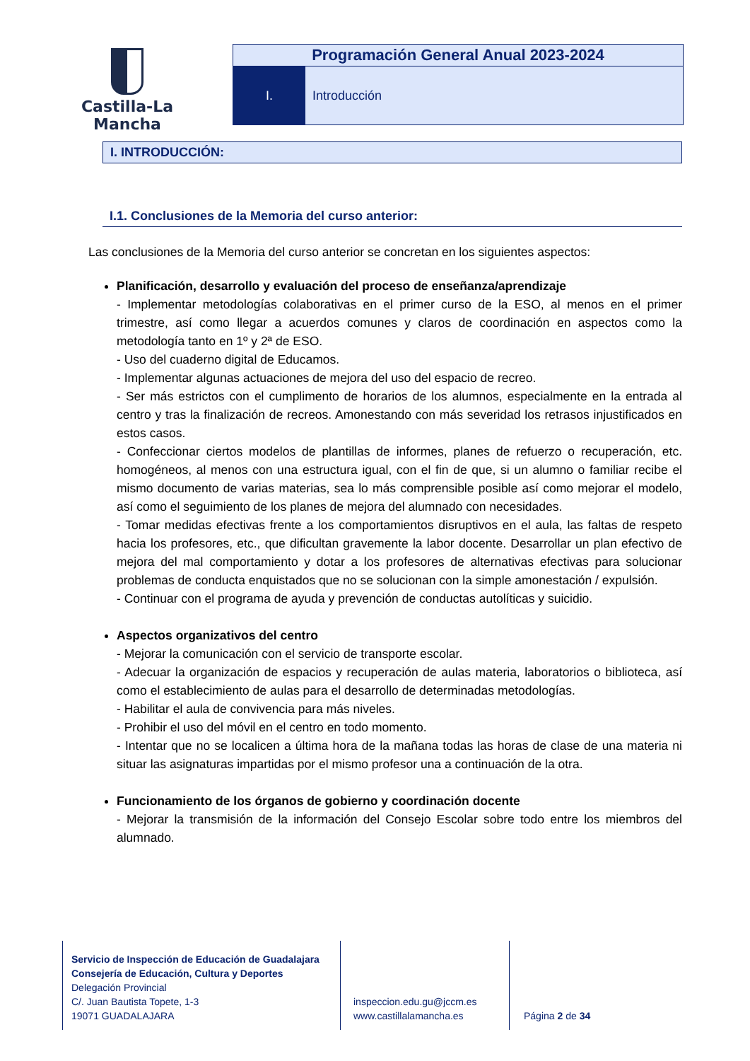Castilla-La Mancha
Programación General Anual 2023-2024
I. Introducción
I. INTRODUCCIÓN:
I.1. Conclusiones de la Memoria del curso anterior:
Las conclusiones de la Memoria del curso anterior se concretan en los siguientes aspectos:
Planificación, desarrollo y evaluación del proceso de enseñanza/aprendizaje
- Implementar metodologías colaborativas en el primer curso de la ESO, al menos en el primer trimestre, así como llegar a acuerdos comunes y claros de coordinación en aspectos como la metodología tanto en 1º y 2ª de ESO.
- Uso del cuaderno digital de Educamos.
- Implementar algunas actuaciones de mejora del uso del espacio de recreo.
- Ser más estrictos con el cumplimento de horarios de los alumnos, especialmente en la entrada al centro y tras la finalización de recreos. Amonestando con más severidad los retrasos injustificados en estos casos.
- Confeccionar ciertos modelos de plantillas de informes, planes de refuerzo o recuperación, etc. homogéneos, al menos con una estructura igual, con el fin de que, si un alumno o familiar recibe el mismo documento de varias materias, sea lo más comprensible posible así como mejorar el modelo, así como el seguimiento de los planes de mejora del alumnado con necesidades.
- Tomar medidas efectivas frente a los comportamientos disruptivos en el aula, las faltas de respeto hacia los profesores, etc., que dificultan gravemente la labor docente. Desarrollar un plan efectivo de mejora del mal comportamiento y dotar a los profesores de alternativas efectivas para solucionar problemas de conducta enquistados que no se solucionan con la simple amonestación / expulsión.
- Continuar con el programa de ayuda y prevención de conductas autolíticas y suicidio.
Aspectos organizativos del centro
- Mejorar la comunicación con el servicio de transporte escolar.
- Adecuar la organización de espacios y recuperación de aulas materia, laboratorios o biblioteca, así como el establecimiento de aulas para el desarrollo de determinadas metodologías.
- Habilitar el aula de convivencia para más niveles.
- Prohibir el uso del móvil en el centro en todo momento.
- Intentar que no se localicen a última hora de la mañana todas las horas de clase de una materia ni situar las asignaturas impartidas por el mismo profesor una a continuación de la otra.
Funcionamiento de los órganos de gobierno y coordinación docente
- Mejorar la transmisión de la información del Consejo Escolar sobre todo entre los miembros del alumnado.
Servicio de Inspección de Educación de Guadalajara
Consejería de Educación, Cultura y Deportes
Delegación Provincial
C/. Juan Bautista Topete, 1-3
19071 GUADALAJARA
inspeccion.edu.gu@jccm.es
www.castillalamancha.es
Página 2 de 34